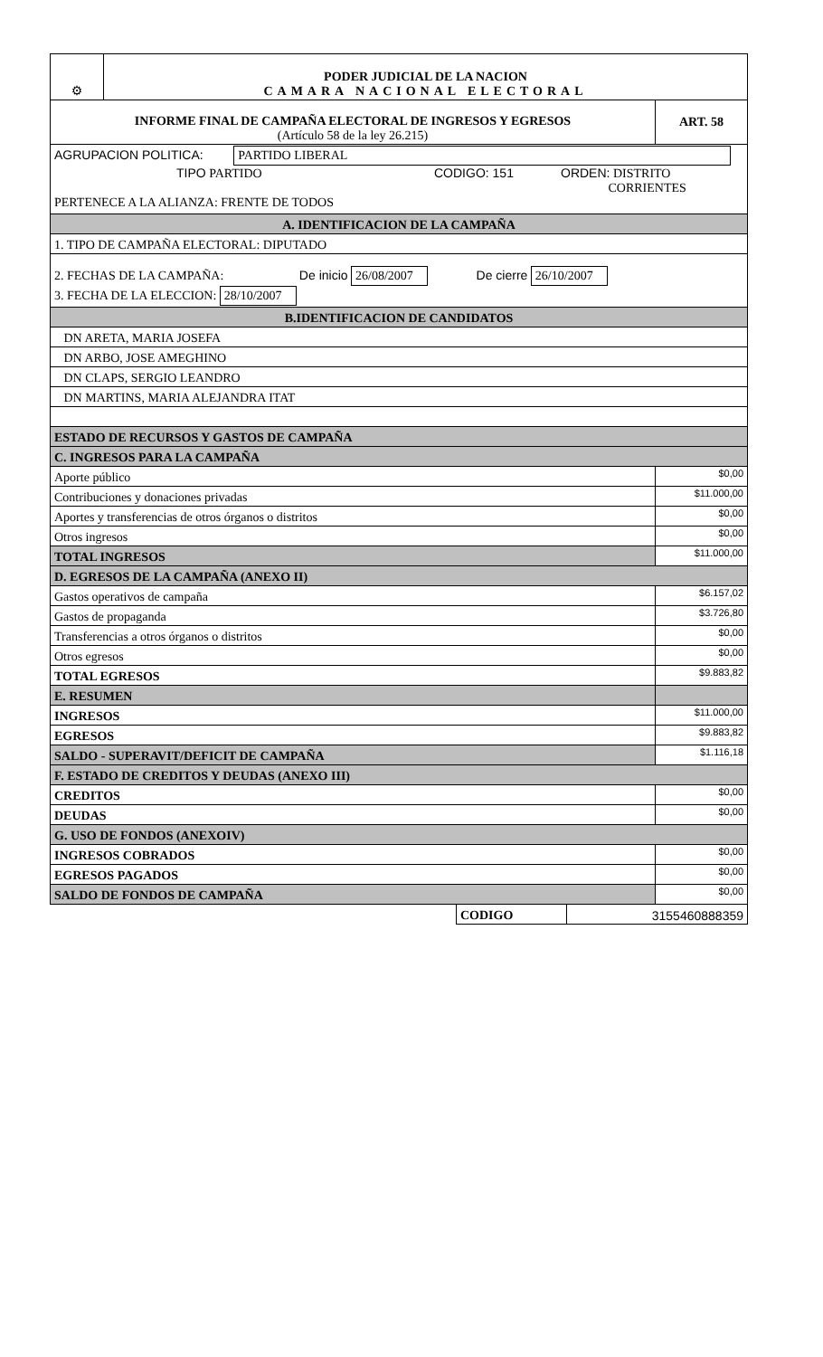| ⚙ | PODER JUDICIAL DE LA NACION CAMARA NACIONAL ELECTORAL | |
| INFORME FINAL DE CAMPAÑA ELECTORAL DE INGRESOS Y EGRESOS (Artículo 58 de la ley 26.215) | | ART. 58 |
| AGRUPACION POLITICA: PARTIDO LIBERAL TIPO PARTIDO CODIGO: 151 ORDEN: DISTRITO CORRIENTES PERTENECE A LA ALIANZA: FRENTE DE TODOS | | |
| A. IDENTIFICACION DE LA CAMPAÑA | | |
| 1. TIPO DE CAMPAÑA ELECTORAL: DIPUTADO | | |
| 2. FECHAS DE LA CAMPAÑA: De inicio 26/08/2007 De cierre 26/10/2007 3. FECHA DE LA ELECCION: 28/10/2007 | | |
| B.IDENTIFICACION DE CANDIDATOS | | |
| DN ARETA, MARIA JOSEFA | | |
| DN ARBO, JOSE AMEGHINO | | |
| DN CLAPS, SERGIO LEANDRO | | |
| DN MARTINS, MARIA ALEJANDRA ITAT | | |
| ESTADO DE RECURSOS Y GASTOS DE CAMPAÑA | | |
| C. INGRESOS PARA LA CAMPAÑA | | |
| Aporte público | | $0,00 |
| Contribuciones y donaciones privadas | | $11.000,00 |
| Aportes y transferencias de otros órganos o distritos | | $0,00 |
| Otros ingresos | | $0,00 |
| TOTAL INGRESOS | | $11.000,00 |
| D. EGRESOS DE LA CAMPAÑA (ANEXO II) | | |
| Gastos operativos de campaña | | $6.157,02 |
| Gastos de propaganda | | $3.726,80 |
| Transferencias a otros órganos o distritos | | $0,00 |
| Otros egresos | | $0,00 |
| TOTAL EGRESOS | | $9.883,82 |
| E. RESUMEN | | |
| INGRESOS | | $11.000,00 |
| EGRESOS | | $9.883,82 |
| SALDO - SUPERAVIT/DEFICIT DE CAMPAÑA | | $1.116,18 |
| F. ESTADO DE CREDITOS Y DEUDAS (ANEXO III) | | |
| CREDITOS | | $0,00 |
| DEUDAS | | $0,00 |
| G. USO DE FONDOS (ANEXOIV) | | |
| INGRESOS COBRADOS | | $0,00 |
| EGRESOS PAGADOS | | $0,00 |
| SALDO DE FONDOS DE CAMPAÑA | | $0,00 |
| CODIGO | 3155460888359 |